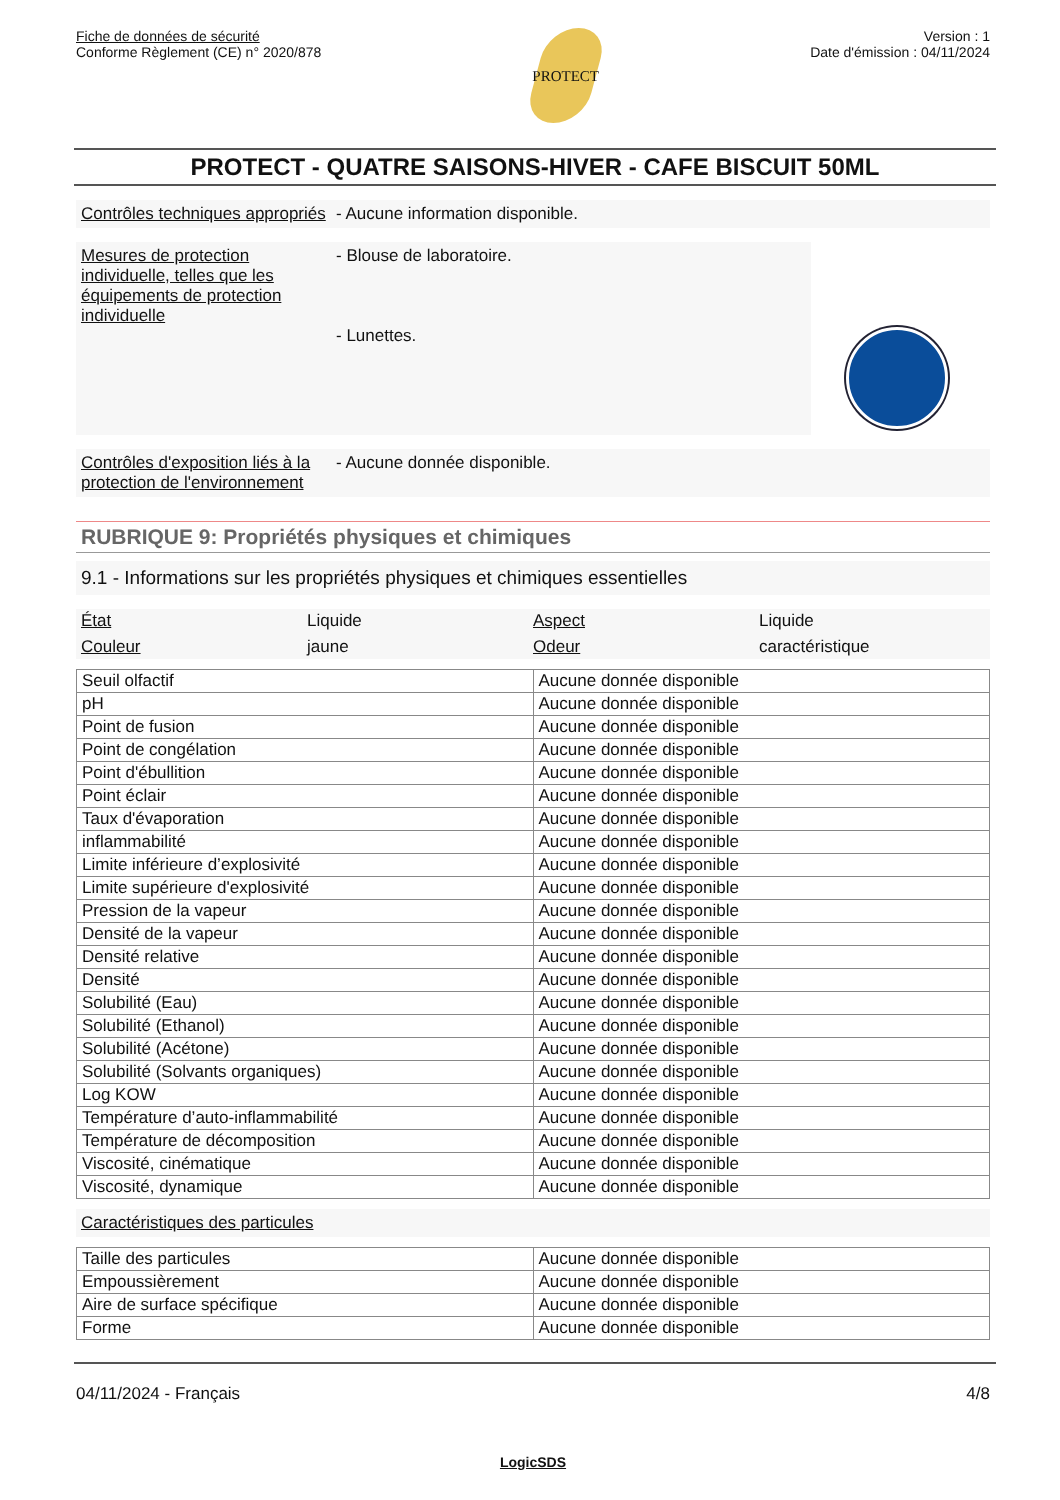Fiche de données de sécurité
Conforme Règlement (CE) n° 2020/878
PROTECT
Version : 1
Date d'émission : 04/11/2024
PROTECT - QUATRE SAISONS-HIVER - CAFE BISCUIT 50ML
Contrôles techniques appropriés
- Aucune information disponible.
Mesures de protection individuelle, telles que les équipements de protection individuelle
- Blouse de laboratoire.
- Lunettes.
Contrôles d'exposition liés à la protection de l'environnement
- Aucune donnée disponible.
RUBRIQUE 9: Propriétés physiques et chimiques
9.1 - Informations sur les propriétés physiques et chimiques essentielles
État Liquide Aspect Liquide Couleur jaune Odeur caractéristique
| Seuil olfactif | Aucune donnée disponible |
| pH | Aucune donnée disponible |
| Point de fusion | Aucune donnée disponible |
| Point de congélation | Aucune donnée disponible |
| Point d'ébullition | Aucune donnée disponible |
| Point éclair | Aucune donnée disponible |
| Taux d'évaporation | Aucune donnée disponible |
| inflammabilité | Aucune donnée disponible |
| Limite inférieure d’explosivité | Aucune donnée disponible |
| Limite supérieure d'explosivité | Aucune donnée disponible |
| Pression de la vapeur | Aucune donnée disponible |
| Densité de la vapeur | Aucune donnée disponible |
| Densité relative | Aucune donnée disponible |
| Densité | Aucune donnée disponible |
| Solubilité (Eau) | Aucune donnée disponible |
| Solubilité (Ethanol) | Aucune donnée disponible |
| Solubilité (Acétone) | Aucune donnée disponible |
| Solubilité (Solvants organiques) | Aucune donnée disponible |
| Log KOW | Aucune donnée disponible |
| Température d’auto-inflammabilité | Aucune donnée disponible |
| Température de décomposition | Aucune donnée disponible |
| Viscosité, cinématique | Aucune donnée disponible |
| Viscosité, dynamique | Aucune donnée disponible |
Caractéristiques des particules
| Taille des particules | Aucune donnée disponible |
| Empoussièrement | Aucune donnée disponible |
| Aire de surface spécifique | Aucune donnée disponible |
| Forme | Aucune donnée disponible |
04/11/2024 - Français 4/8
LogicSDS